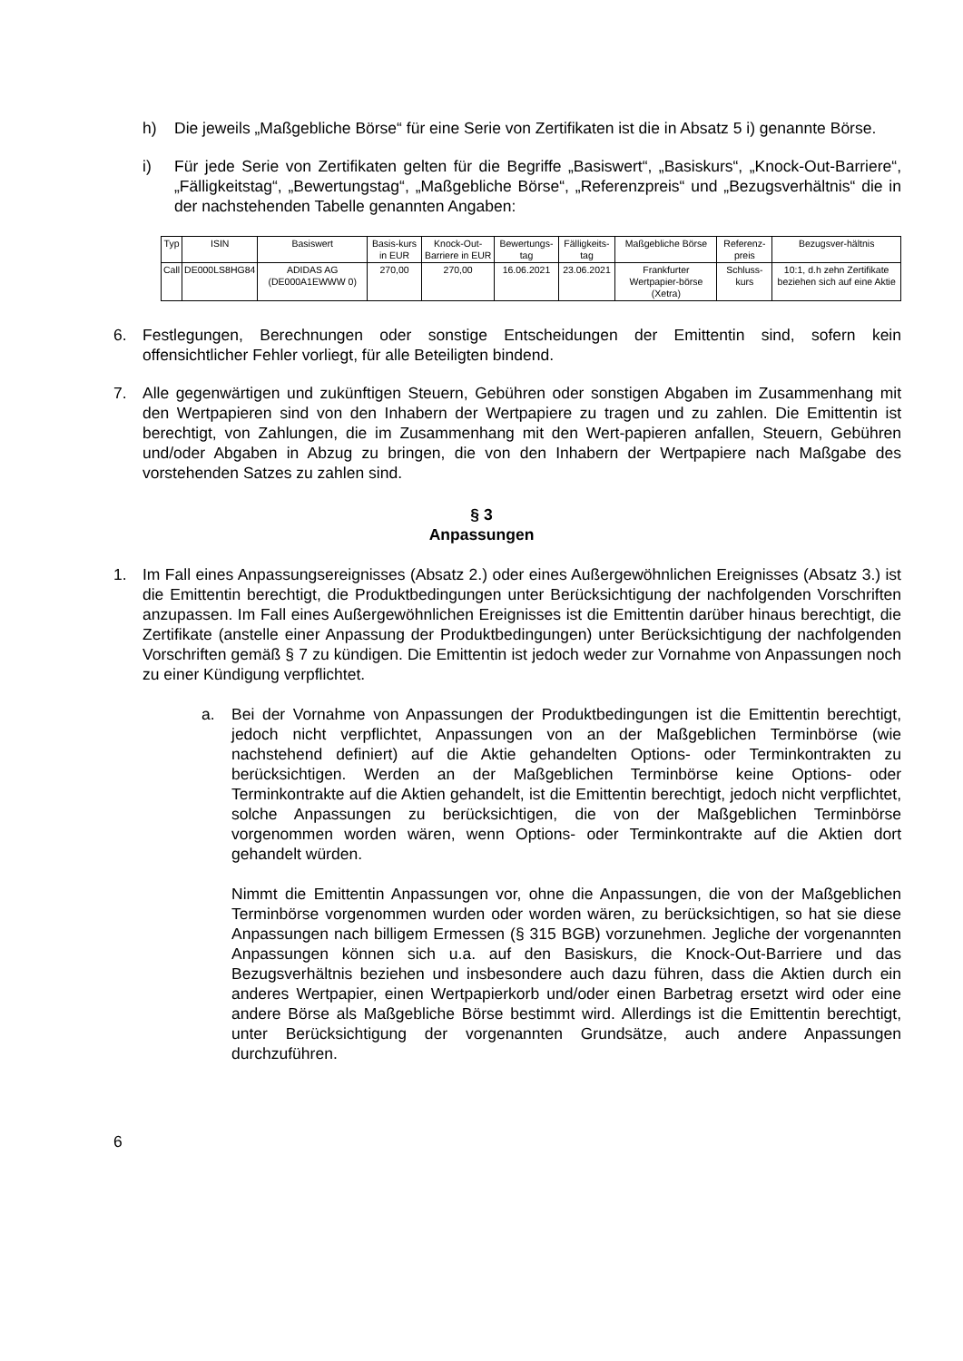h) Die jeweils „Maßgebliche Börse“ für eine Serie von Zertifikaten ist die in Absatz 5 i) genannte Börse.
i) Für jede Serie von Zertifikaten gelten für die Begriffe „Basiswert“, „Basiskurs“, „Knock-Out-Barriere“, „Fälligkeitstag“, „Bewertungstag“, „Maßgebliche Börse“, „Referenzpreis“ und „Bezugsverhältnis“ die in der nachstehenden Tabelle genannten Angaben:
| Typ | ISIN | Basiswert | Basis-kurs in EUR | Knock-Out-Barriere in EUR | Bewertungs-tag | Fälligkeits-tag | Maßgebliche Börse | Referenz-preis | Bezugsver-hältnis |
| --- | --- | --- | --- | --- | --- | --- | --- | --- | --- |
| Call | DE000LS8HG84 | ADIDAS AG (DE000A1EWWW 0) | 270,00 | 270,00 | 16.06.2021 | 23.06.2021 | Frankfurter Wertpapier-börse (Xetra) | Schluss-kurs | 10:1, d.h zehn Zertifikate beziehen sich auf eine Aktie |
6. Festlegungen, Berechnungen oder sonstige Entscheidungen der Emittentin sind, sofern kein offensichtlicher Fehler vorliegt, für alle Beteiligten bindend.
7. Alle gegenwärtigen und zukünftigen Steuern, Gebühren oder sonstigen Abgaben im Zusammenhang mit den Wertpapieren sind von den Inhabern der Wertpapiere zu tragen und zu zahlen. Die Emittentin ist berechtigt, von Zahlungen, die im Zusammenhang mit den Wert-papieren anfallen, Steuern, Gebühren und/oder Abgaben in Abzug zu bringen, die von den Inhabern der Wertpapiere nach Maßgabe des vorstehenden Satzes zu zahlen sind.
§ 3
Anpassungen
1. Im Fall eines Anpassungsereignisses (Absatz 2.) oder eines Außergewöhnlichen Ereignisses (Absatz 3.) ist die Emittentin berechtigt, die Produktbedingungen unter Berücksichtigung der nachfolgenden Vorschriften anzupassen. Im Fall eines Außergewöhnlichen Ereignisses ist die Emittentin darüber hinaus berechtigt, die Zertifikate (anstelle einer Anpassung der Produktbedingungen) unter Berücksichtigung der nachfolgenden Vorschriften gemäß § 7 zu kündigen. Die Emittentin ist jedoch weder zur Vornahme von Anpassungen noch zu einer Kündigung verpflichtet.
a. Bei der Vornahme von Anpassungen der Produktbedingungen ist die Emittentin berechtigt, jedoch nicht verpflichtet, Anpassungen von an der Maßgeblichen Terminbörse (wie nachstehend definiert) auf die Aktie gehandelten Options- oder Terminkontrakten zu berücksichtigen. Werden an der Maßgeblichen Terminbörse keine Options- oder Terminkontrakte auf die Aktien gehandelt, ist die Emittentin berechtigt, jedoch nicht verpflichtet, solche Anpassungen zu berücksichtigen, die von der Maßgeblichen Terminbörse vorgenommen worden wären, wenn Options- oder Terminkontrakte auf die Aktien dort gehandelt würden.
Nimmt die Emittentin Anpassungen vor, ohne die Anpassungen, die von der Maßgeblichen Terminbörse vorgenommen wurden oder worden wären, zu berücksichtigen, so hat sie diese Anpassungen nach billigem Ermessen (§ 315 BGB) vorzunehmen. Jegliche der vorgenannten Anpassungen können sich u.a. auf den Basiskurs, die Knock-Out-Barriere und das Bezugsverhältnis beziehen und insbesondere auch dazu führen, dass die Aktien durch ein anderes Wertpapier, einen Wertpapierkorb und/oder einen Barbetrag ersetzt wird oder eine andere Börse als Maßgebliche Börse bestimmt wird. Allerdings ist die Emittentin berechtigt, unter Berücksichtigung der vorgenannten Grundsätze, auch andere Anpassungen durchzuführen.
6